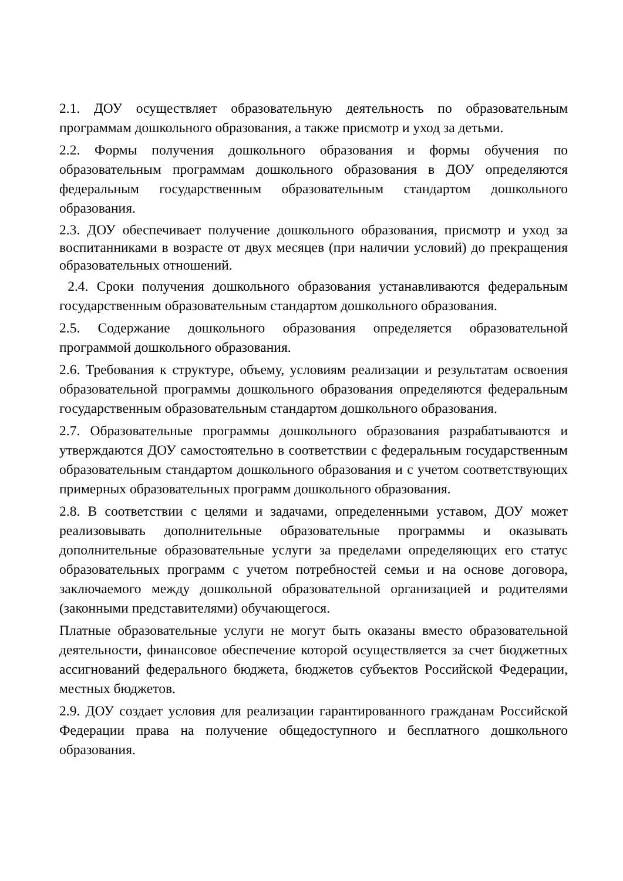2.1. ДОУ осуществляет образовательную деятельность по образовательным программам дошкольного образования, а также присмотр и уход за детьми.
2.2. Формы получения дошкольного образования и формы обучения по образовательным программам дошкольного образования в ДОУ определяются федеральным государственным образовательным стандартом дошкольного образования.
2.3. ДОУ обеспечивает получение дошкольного образования, присмотр и уход за воспитанниками в возрасте от двух месяцев (при наличии условий) до прекращения образовательных отношений.
2.4. Сроки получения дошкольного образования устанавливаются федеральным государственным образовательным стандартом дошкольного образования.
2.5. Содержание дошкольного образования определяется образовательной программой дошкольного образования.
2.6. Требования к структуре, объему, условиям реализации и результатам освоения образовательной программы дошкольного образования определяются федеральным государственным образовательным стандартом дошкольного образования.
2.7. Образовательные программы дошкольного образования разрабатываются и утверждаются ДОУ самостоятельно в соответствии с федеральным государственным образовательным стандартом дошкольного образования и с учетом соответствующих примерных образовательных программ дошкольного образования.
2.8. В соответствии с целями и задачами, определенными уставом, ДОУ может реализовывать дополнительные образовательные программы и оказывать дополнительные образовательные услуги за пределами определяющих его статус образовательных программ с учетом потребностей семьи и на основе договора, заключаемого между дошкольной образовательной организацией и родителями (законными представителями) обучающегося.
Платные образовательные услуги не могут быть оказаны вместо образовательной деятельности, финансовое обеспечение которой осуществляется за счет бюджетных ассигнований федерального бюджета, бюджетов субъектов Российской Федерации, местных бюджетов.
2.9. ДОУ создает условия для реализации гарантированного гражданам Российской Федерации права на получение общедоступного и бесплатного дошкольного образования.